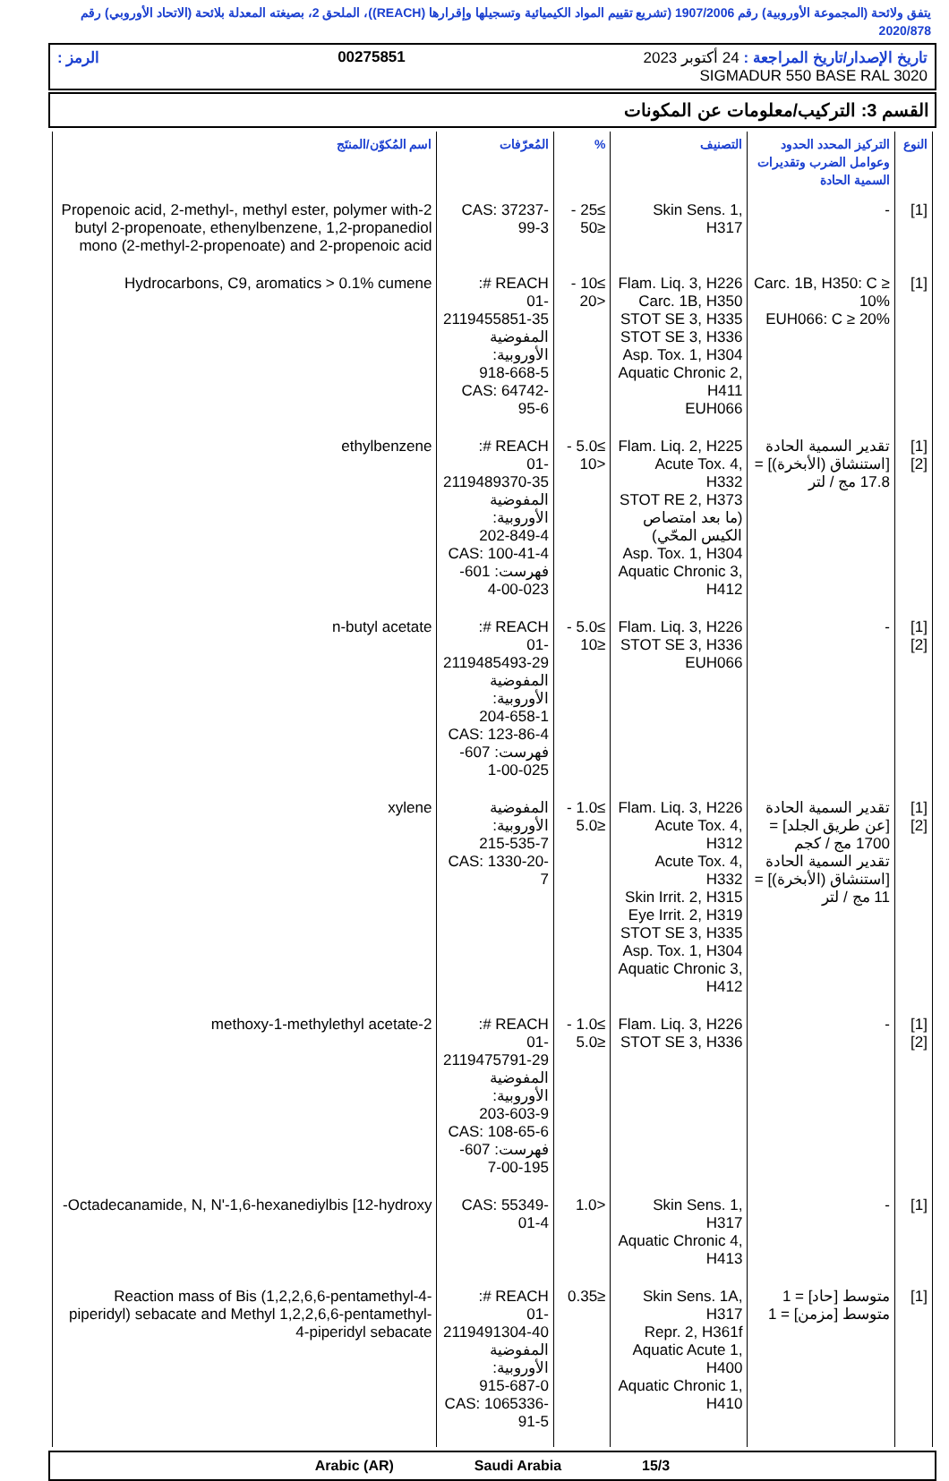يتفق ولائحة (المجموعة الأوروبية) رقم 1907/2006 (تشريع تقييم المواد الكيميائية وتسجيلها وإقرارها (REACH))، الملحق 2، بصيغته المعدلة بلائحة (الاتحاد الأوروبي) رقم 2020/878
تاريخ الإصدار/تاريخ المراجعة : 24 أكتوبر 2023 00275851 الرمز :
SIGMADUR 550 BASE RAL 3020
القسم 3: التركيب/معلومات عن المكونات
| النوع | التركيز المحدد الحدود وعوامل الضرب وتقديرات السمية الحادة | التصنيف | % | المُعرّفات | اسم المُكوّن/المنتَج |
| --- | --- | --- | --- | --- | --- |
| [1] | - | Skin Sens. 1, H317 | ≥25 - ≤50 | CAS: 37237-99-3 | 2-Propenoic acid, 2-methyl-, methyl ester, polymer with butyl 2-propenoate, ethenylbenzene, 1,2-propanediol mono (2-methyl-2-propenoate) and 2-propenoic acid |
| [1] | Carc. 1B, H350: C ≥ 10% EUH066: C ≥ 20% | Flam. Liq. 3, H226 Carc. 1B, H350 STOT SE 3, H335 STOT SE 3, H336 Asp. Tox. 1, H304 Aquatic Chronic 2, H411 EUH066 | ≥10 - <20 | REACH #: 01-2119455851-35 المفوضية الأوروبية: 918-668-5 CAS: 64742-95-6 | Hydrocarbons, C9, aromatics > 0.1% cumene |
| [1] [2] | تقدير السمية الحادة [استنشاق (الأبخرة)] = 17.8 مج / لتر | Flam. Liq. 2, H225 Acute Tox. 4, H332 STOT RE 2, H373 (ما بعد امتصاص الكيس المحّي) Asp. Tox. 1, H304 Aquatic Chronic 3, H412 | ≥5.0 - <10 | REACH #: 01-2119489370-35 المفوضية الأوروبية: 202-849-4 CAS: 100-41-4 فهرست: 601-023-00-4 | ethylbenzene |
| [1] [2] | - | Flam. Liq. 3, H226 STOT SE 3, H336 EUH066 | ≥5.0 - ≤10 | REACH #: 01-2119485493-29 المفوضية الأوروبية: 204-658-1 CAS: 123-86-4 فهرست: 607-025-00-1 | n-butyl acetate |
| [1] [2] | تقدير السمية الحادة [عن طريق الجلد] = 1700 مج / كجم تقدير السمية الحادة [استنشاق (الأبخرة)] = 11 مج / لتر | Flam. Liq. 3, H226 Acute Tox. 4, H312 Acute Tox. 4, H332 Skin Irrit. 2, H315 Eye Irrit. 2, H319 STOT SE 3, H335 Asp. Tox. 1, H304 Aquatic Chronic 3, H412 | ≥1.0 - ≤5.0 | المفوضية الأوروبية: 215-535-7 CAS: 1330-20-7 | xylene |
| [1] [2] | - | Flam. Liq. 3, H226 STOT SE 3, H336 | ≥1.0 - ≤5.0 | REACH #: 01-2119475791-29 المفوضية الأوروبية: 203-603-9 CAS: 108-65-6 فهرست: 607-195-00-7 | 2-methoxy-1-methylethyl acetate |
| [1] | - | Skin Sens. 1, H317 Aquatic Chronic 4, H413 | <1.0 | CAS: 55349-01-4 | Octadecanamide, N, N'-1,6-hexanediylbis [12-hydroxy- |
| [1] | متوسط [حاد] = 1 متوسط [مزمن] = 1 | Skin Sens. 1A, H317 Repr. 2, H361f Aquatic Acute 1, H400 Aquatic Chronic 1, H410 | ≤0.35 | REACH #: 01-2119491304-40 المفوضية الأوروبية: 915-687-0 CAS: 1065336-91-5 | Reaction mass of Bis (1,2,2,6,6-pentamethyl-4-piperidyl) sebacate and Methyl 1,2,2,6,6-pentamethyl-4-piperidyl sebacate |
15/3 Saudi Arabia Arabic (AR)